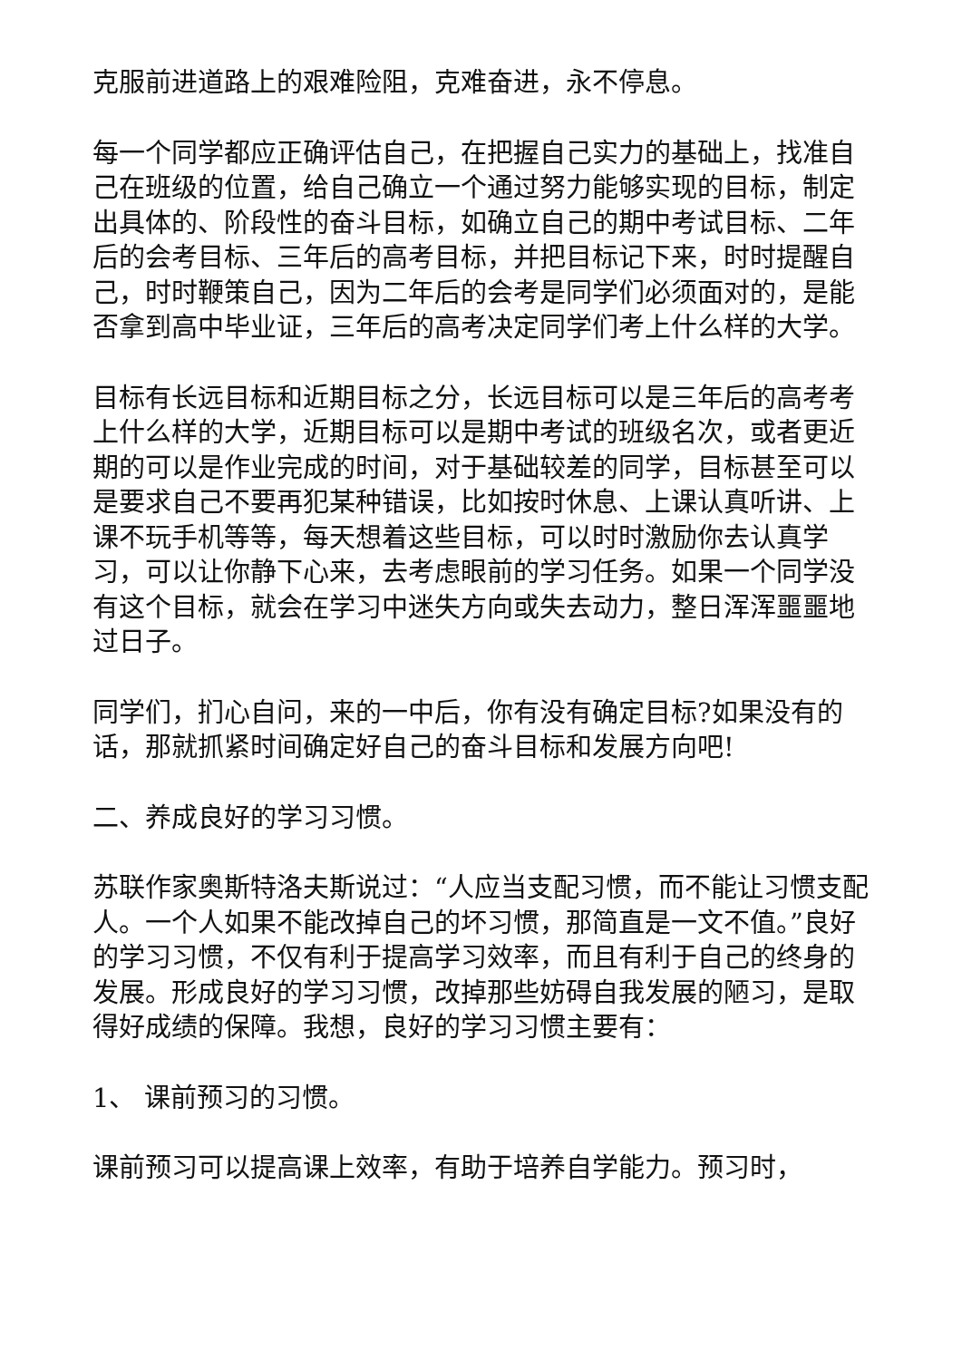克服前进道路上的艰难险阻，克难奋进，永不停息。
每一个同学都应正确评估自己，在把握自己实力的基础上，找准自己在班级的位置，给自己确立一个通过努力能够实现的目标，制定出具体的、阶段性的奋斗目标，如确立自己的期中考试目标、二年后的会考目标、三年后的高考目标，并把目标记下来，时时提醒自己，时时鞭策自己，因为二年后的会考是同学们必须面对的，是能否拿到高中毕业证，三年后的高考决定同学们考上什么样的大学。
目标有长远目标和近期目标之分，长远目标可以是三年后的高考考上什么样的大学，近期目标可以是期中考试的班级名次，或者更近期的可以是作业完成的时间，对于基础较差的同学，目标甚至可以是要求自己不要再犯某种错误，比如按时休息、上课认真听讲、上课不玩手机等等，每天想着这些目标，可以时时激励你去认真学习，可以让你静下心来，去考虑眼前的学习任务。如果一个同学没有这个目标，就会在学习中迷失方向或失去动力，整日浑浑噩噩地过日子。
同学们，扪心自问，来的一中后，你有没有确定目标?如果没有的话，那就抓紧时间确定好自己的奋斗目标和发展方向吧!
二、养成良好的学习习惯。
苏联作家奥斯特洛夫斯说过：“人应当支配习惯，而不能让习惯支配人。一个人如果不能改掉自己的坏习惯，那简直是一文不值。”良好的学习习惯，不仅有利于提高学习效率，而且有利于自己的终身的发展。形成良好的学习习惯，改掉那些妨碍自我发展的陋习，是取得好成绩的保障。我想，良好的学习习惯主要有：
1、 课前预习的习惯。
课前预习可以提高课上效率，有助于培养自学能力。预习时，